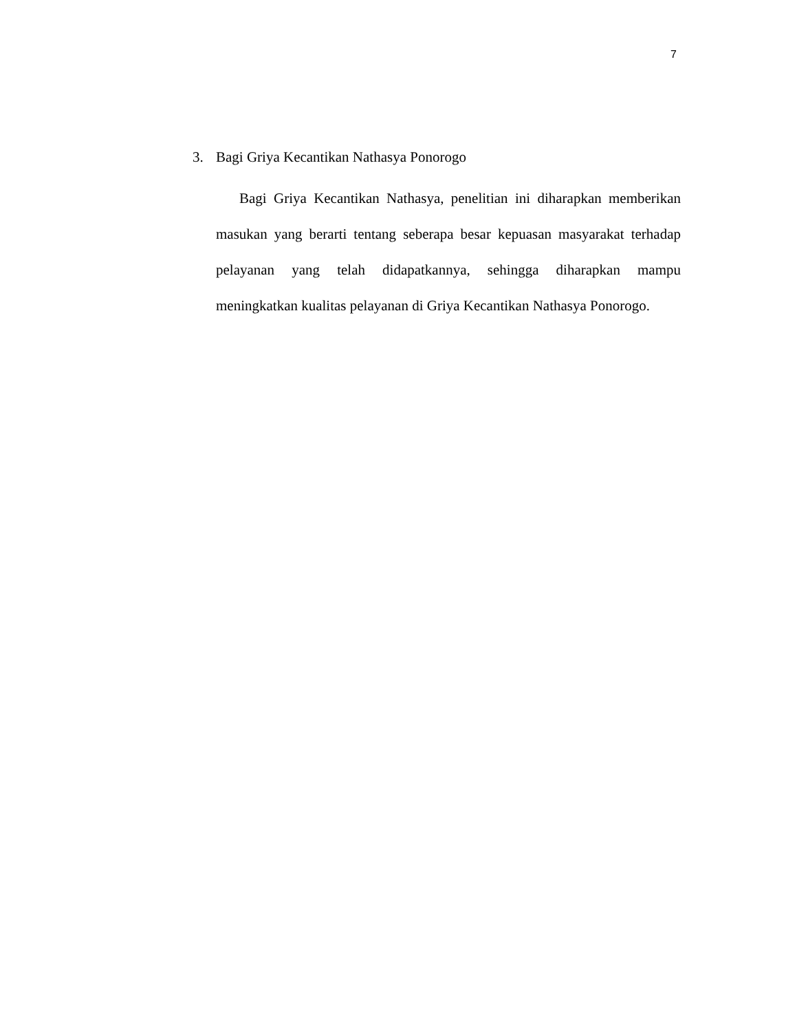7
3. Bagi Griya Kecantikan Nathasya Ponorogo
Bagi Griya Kecantikan Nathasya, penelitian ini diharapkan memberikan masukan yang berarti tentang seberapa besar kepuasan masyarakat terhadap pelayanan yang telah didapatkannya, sehingga diharapkan mampu meningkatkan kualitas pelayanan di Griya Kecantikan Nathasya Ponorogo.